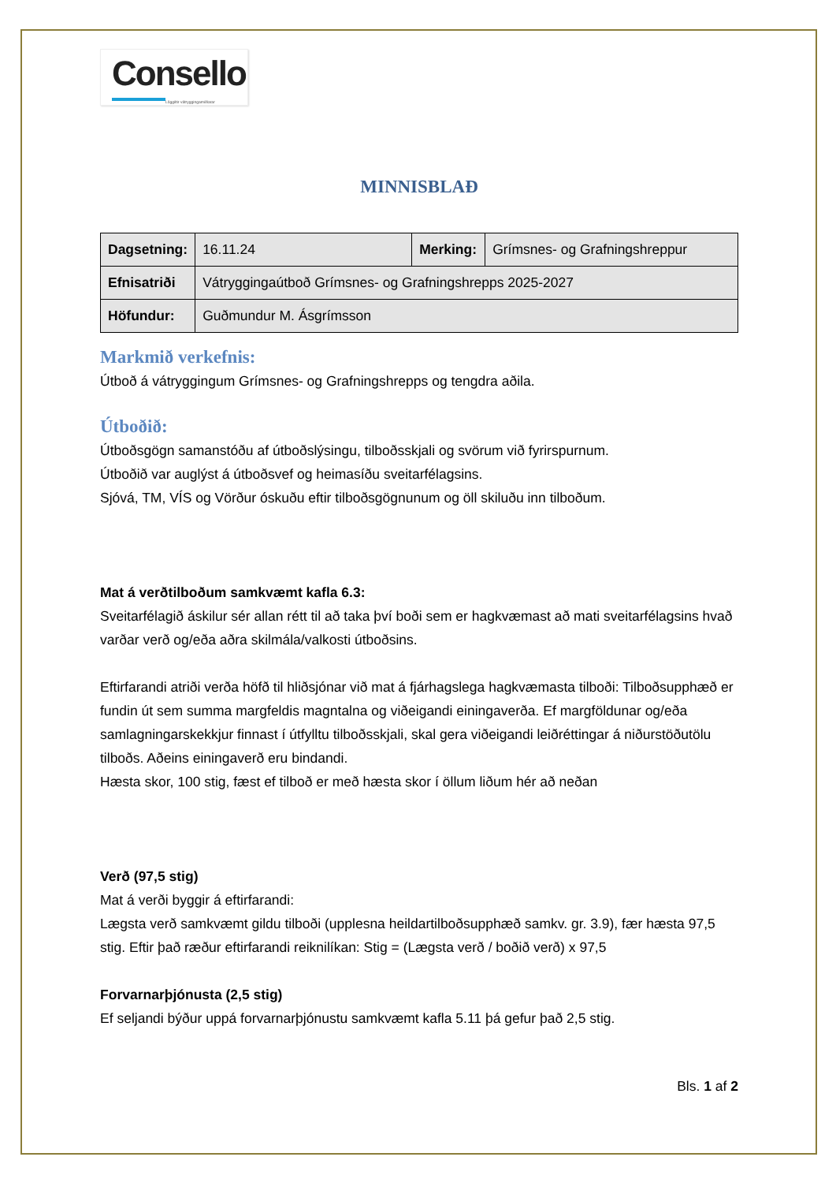Consello
Löggiltir vátryggingamiðlarar
MINNISBLAÐ
| Dagsetning: | 16.11.24 | Merking: | Grímsnes- og Grafningshreppur |
| Efnisatriði | Vátryggingaútboð Grímsnes- og Grafningshrepps 2025-2027 | | |
| Höfundur: | Guðmundur M. Ásgrímsson | | |
Markmið verkefnis:
Útboð á vátryggingum Grímsnes- og Grafningshrepps og tengdra aðila.
Útboðið:
Útboðsgögn samanstóðu af útboðslýsingu, tilboðsskjali og svörum við fyrirspurnum.
Útboðið var auglýst á útboðsvef og heimasíðu sveitarfélagsins.
Sjóvá, TM, VÍS og Vörður óskuðu eftir tilboðsgögnunum og öll skiluðu inn tilboðum.
Mat á verðtilboðum samkvæmt kafla 6.3:
Sveitarfélagið áskilur sér allan rétt til að taka því boði sem er hagkvæmast að mati sveitarfélagsins hvað varðar verð og/eða aðra skilmála/valkosti útboðsins.
Eftirfarandi atriði verða höfð til hliðsjónar við mat á fjárhagslega hagkvæmasta tilboði: Tilboðsupphæð er fundin út sem summa margfeldis magntalna og viðeigandi einingaverða. Ef margföldunar og/eða samlagningarskekkjur finnast í útfylltu tilboðsskjali, skal gera viðeigandi leiðréttingar á niðurstöðutölu tilboðs. Aðeins einingaverð eru bindandi.
Hæsta skor, 100 stig, fæst ef tilboð er með hæsta skor í öllum liðum hér að neðan
Verð (97,5 stig)
Mat á verði byggir á eftirfarandi:
Lægsta verð samkvæmt gildu tilboði (upplesna heildartilboðsupphæð samkv. gr. 3.9), fær hæsta 97,5 stig. Eftir það ræður eftirfarandi reiknilíkan: Stig = (Lægsta verð / boðið verð) x 97,5
Forvarnarþjónusta (2,5 stig)
Ef seljandi býður uppá forvarnarþjónustu samkvæmt kafla 5.11 þá gefur það 2,5 stig.
Bls. 1 af 2